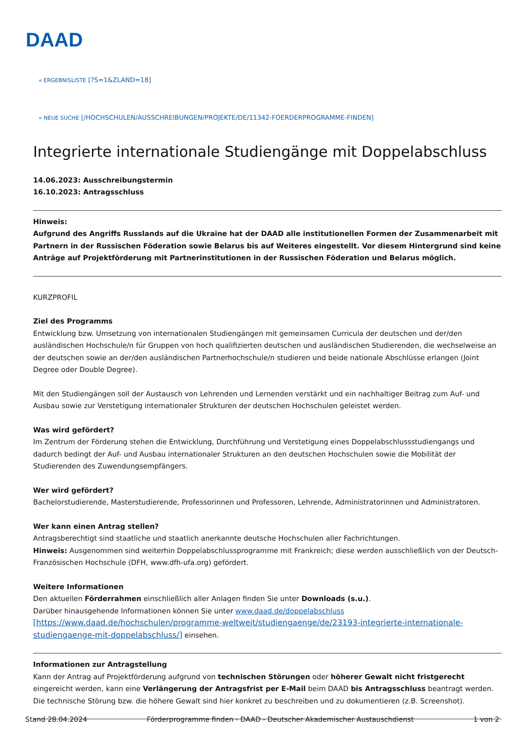DAAD
« ERGEBNISLISTE [?S=1&ZLAND=18]
« NEUE SUCHE [/HOCHSCHULEN/AUSSCHREIBUNGEN/PROJEKTE/DE/11342-FOERDERPROGRAMME-FINDEN]
Integrierte internationale Studiengänge mit Doppelabschluss
14.06.2023: Ausschreibungstermin
16.10.2023: Antragsschluss
Hinweis:
Aufgrund des Angriffs Russlands auf die Ukraine hat der DAAD alle institutionellen Formen der Zusammenarbeit mit Partnern in der Russischen Föderation sowie Belarus bis auf Weiteres eingestellt. Vor diesem Hintergrund sind keine Anträge auf Projektförderung mit Partnerinstitutionen in der Russischen Föderation und Belarus möglich.
KURZPROFIL
Ziel des Programms
Entwicklung bzw. Umsetzung von internationalen Studiengängen mit gemeinsamen Curricula der deutschen und der/den ausländischen Hochschule/n für Gruppen von hoch qualifizierten deutschen und ausländischen Studierenden, die wechselweise an der deutschen sowie an der/den ausländischen Partnerhochschule/n studieren und beide nationale Abschlüsse erlangen (Joint Degree oder Double Degree).
Mit den Studiengängen soll der Austausch von Lehrenden und Lernenden verstärkt und ein nachhaltiger Beitrag zum Auf- und Ausbau sowie zur Verstetigung internationaler Strukturen der deutschen Hochschulen geleistet werden.
Was wird gefördert?
Im Zentrum der Förderung stehen die Entwicklung, Durchführung und Verstetigung eines Doppelabschlussstudiengangs und dadurch bedingt der Auf- und Ausbau internationaler Strukturen an den deutschen Hochschulen sowie die Mobilität der Studierenden des Zuwendungsempfängers.
Wer wird gefördert?
Bachelorstudierende, Masterstudierende, Professorinnen und Professoren, Lehrende, Administratorinnen und Administratoren.
Wer kann einen Antrag stellen?
Antragsberechtigt sind staatliche und staatlich anerkannte deutsche Hochschulen aller Fachrichtungen.
Hinweis: Ausgenommen sind weiterhin Doppelabschlussprogramme mit Frankreich; diese werden ausschließlich von der Deutsch-Französischen Hochschule (DFH, www.dfh-ufa.org) gefördert.
Weitere Informationen
Den aktuellen Förderrahmen einschließlich aller Anlagen finden Sie unter Downloads (s.u.).
Darüber hinausgehende Informationen können Sie unter www.daad.de/doppelabschluss
[https://www.daad.de/hochschulen/programme-weltweit/studiengaenge/de/23193-integrierte-internationale-studiengaenge-mit-doppelabschluss/] einsehen.
Informationen zur Antragstellung
Kann der Antrag auf Projektförderung aufgrund von technischen Störungen oder höherer Gewalt nicht fristgerecht eingereicht werden, kann eine Verlängerung der Antragsfrist per E-Mail beim DAAD bis Antragsschluss beantragt werden. Die technische Störung bzw. die höhere Gewalt sind hier konkret zu beschreiben und zu dokumentieren (z.B. Screenshot).
Stand 28.04.2024 Förderprogramme finden - DAAD - Deutscher Akademischer Austauschdienst 1 von 2